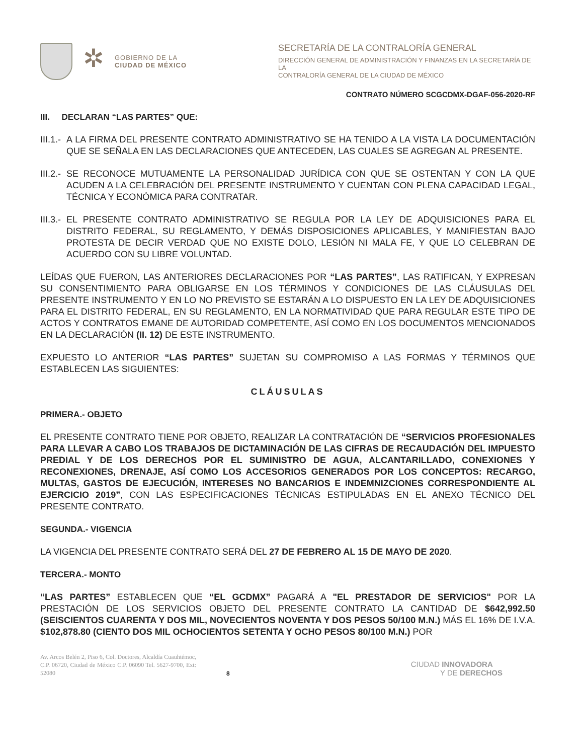✲
GOBIERNO DE LA
CIUDAD DE MÉXICO
SECRETARÍA DE LA CONTRALORÍA GENERAL
DIRECCIÓN GENERAL DE ADMINISTRACIÓN Y FINANZAS EN LA SECRETARÍA DE LA
CONTRALORÍA GENERAL DE LA CIUDAD DE MÉXICO
CONTRATO NÚMERO SCGCDMX-DGAF-056-2020-RF
III. DECLARAN “LAS PARTES” QUE:
III.1.- A LA FIRMA DEL PRESENTE CONTRATO ADMINISTRATIVO SE HA TENIDO A LA VISTA LA DOCUMENTACIÓN QUE SE SEÑALA EN LAS DECLARACIONES QUE ANTECEDEN, LAS CUALES SE AGREGAN AL PRESENTE.
III.2.- SE RECONOCE MUTUAMENTE LA PERSONALIDAD JURÍDICA CON QUE SE OSTENTAN Y CON LA QUE ACUDEN A LA CELEBRACIÓN DEL PRESENTE INSTRUMENTO Y CUENTAN CON PLENA CAPACIDAD LEGAL, TÉCNICA Y ECONÓMICA PARA CONTRATAR.
III.3.- EL PRESENTE CONTRATO ADMINISTRATIVO SE REGULA POR LA LEY DE ADQUISICIONES PARA EL DISTRITO FEDERAL, SU REGLAMENTO, Y DEMÁS DISPOSICIONES APLICABLES, Y MANIFIESTAN BAJO PROTESTA DE DECIR VERDAD QUE NO EXISTE DOLO, LESIÓN NI MALA FE, Y QUE LO CELEBRAN DE ACUERDO CON SU LIBRE VOLUNTAD.
LEÍDAS QUE FUERON, LAS ANTERIORES DECLARACIONES POR “LAS PARTES”, LAS RATIFICAN, Y EXPRESAN SU CONSENTIMIENTO PARA OBLIGARSE EN LOS TÉRMINOS Y CONDICIONES DE LAS CLÁUSULAS DEL PRESENTE INSTRUMENTO Y EN LO NO PREVISTO SE ESTARÁN A LO DISPUESTO EN LA LEY DE ADQUISICIONES PARA EL DISTRITO FEDERAL, EN SU REGLAMENTO, EN LA NORMATIVIDAD QUE PARA REGULAR ESTE TIPO DE ACTOS Y CONTRATOS EMANE DE AUTORIDAD COMPETENTE, ASÍ COMO EN LOS DOCUMENTOS MENCIONADOS EN LA DECLARACIÓN (II. 12) DE ESTE INSTRUMENTO.
EXPUESTO LO ANTERIOR “LAS PARTES” SUJETAN SU COMPROMISO A LAS FORMAS Y TÉRMINOS QUE ESTABLECEN LAS SIGUIENTES:
CLÁUSULAS
PRIMERA.- OBJETO
EL PRESENTE CONTRATO TIENE POR OBJETO, REALIZAR LA CONTRATACIÓN DE “SERVICIOS PROFESIONALES PARA LLEVAR A CABO LOS TRABAJOS DE DICTAMINACIÓN DE LAS CIFRAS DE RECAUDACIÓN DEL IMPUESTO PREDIAL Y DE LOS DERECHOS POR EL SUMINISTRO DE AGUA, ALCANTARILLADO, CONEXIONES Y RECONEXIONES, DRENAJE, ASÍ COMO LOS ACCESORIOS GENERADOS POR LOS CONCEPTOS: RECARGO, MULTAS, GASTOS DE EJECUCIÓN, INTERESES NO BANCARIOS E INDEMNIZCIONES CORRESPONDIENTE AL EJERCICIO 2019”, CON LAS ESPECIFICACIONES TÉCNICAS ESTIPULADAS EN EL ANEXO TÉCNICO DEL PRESENTE CONTRATO.
SEGUNDA.- VIGENCIA
LA VIGENCIA DEL PRESENTE CONTRATO SERÁ DEL 27 DE FEBRERO AL 15 DE MAYO DE 2020.
TERCERA.- MONTO
“LAS PARTES” ESTABLECEN QUE “EL GCDMX” PAGARÁ A "EL PRESTADOR DE SERVICIOS" POR LA PRESTACIÓN DE LOS SERVICIOS OBJETO DEL PRESENTE CONTRATO LA CANTIDAD DE $642,992.50 (SEISCIENTOS CUARENTA Y DOS MIL, NOVECIENTOS NOVENTA Y DOS PESOS 50/100 M.N.) MÁS EL 16% DE I.V.A. $102,878.80 (CIENTO DOS MIL OCHOCIENTOS SETENTA Y OCHO PESOS 80/100 M.N.) POR
Av. Arcos Belén 2, Piso 6, Col. Doctores, Alcaldía Cuauhtémoc, C.P. 06720, Ciudad de México C.P. 06090 Tel. 5627-9700, Ext: 52080
8
CIUDAD INNOVADORA
Y DE DERECHOS